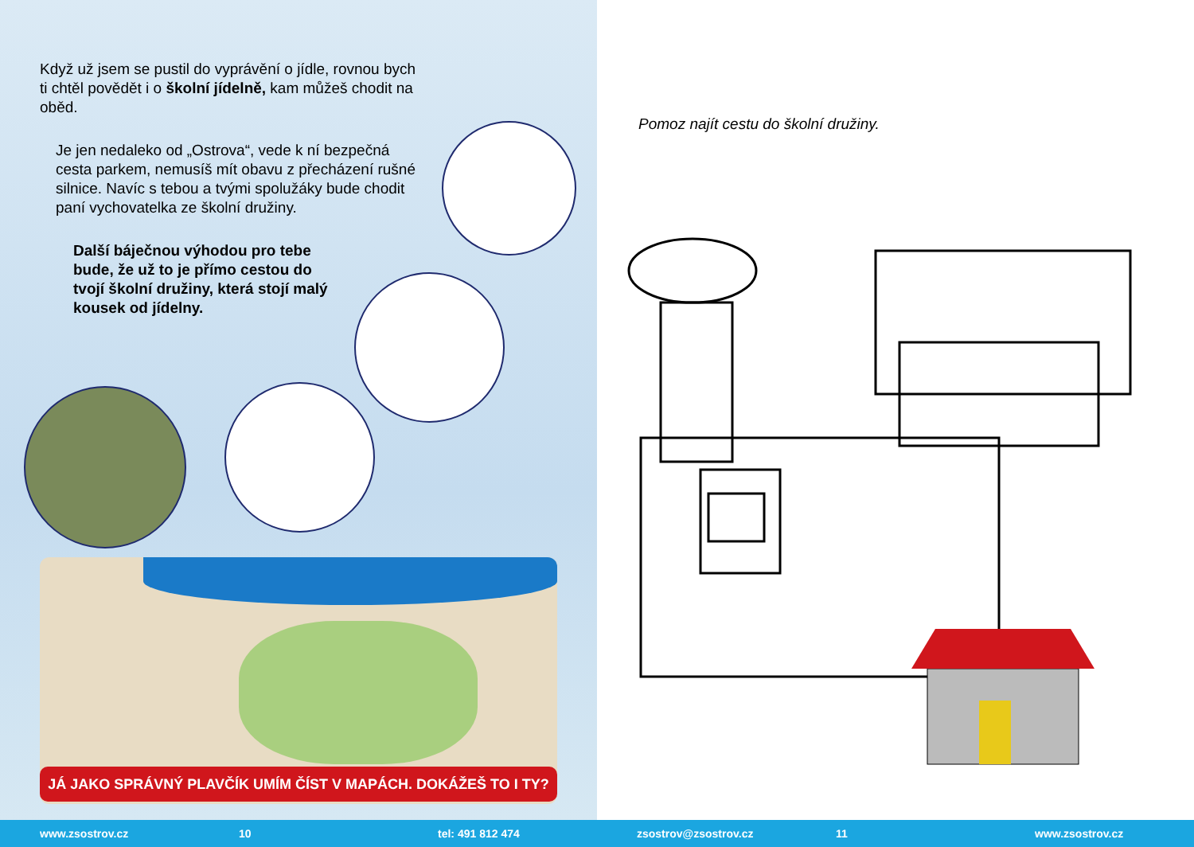Když už jsem se pustil do vyprávění o jídle, rovnou bych ti chtěl povědět i o školní jídelně, kam můžeš chodit na oběd.
Je jen nedaleko od „Ostrova“, vede k ní bezpečná cesta parkem, nemusíš mít obavu z přecházení rušné silnice. Navíc s tebou a tvými spolužáky bude chodit paní vychovatelka ze školní družiny.
Další báječnou výhodou pro tebe bude, že už to je přímo cestou do tvojí školní družiny, která stojí malý kousek od jídelny.
JÁ JAKO SPRÁVNÝ PLAVČÍK UMÍM ČÍST V MAPÁCH. DOKÁŽEŠ TO I TY?
Pomoz najít cestu do školní družiny.
www.zsostrov.cz 10 tel: 491 812 474 zsostrov@zsostrov.cz 11 www.zsostrov.cz